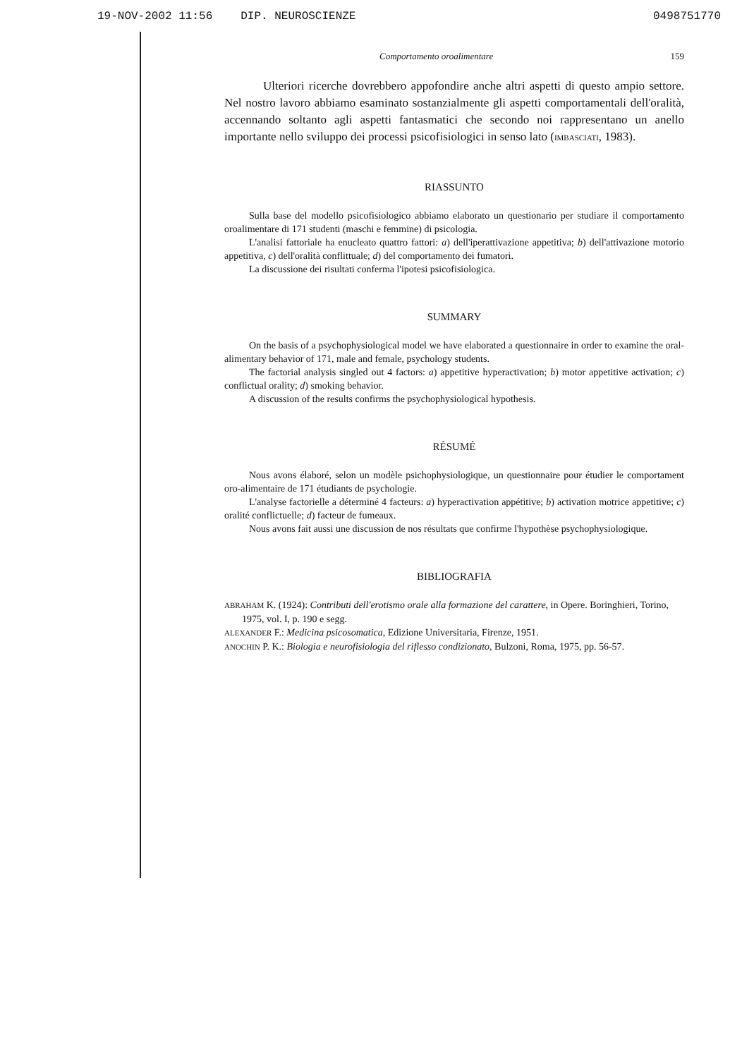19-NOV-2002 11:56 DIP. NEUROSCIENZE 0498751770
Comportamento oroalimentare 159
Ulteriori ricerche dovrebbero appofondire anche altri aspetti di questo ampio settore. Nel nostro lavoro abbiamo esaminato sostanzialmente gli aspetti comportamentali dell'oralità, accennando soltanto agli aspetti fantasmatici che secondo noi rappresentano un anello importante nello sviluppo dei processi psicofisiologici in senso lato (IMBASCIATI, 1983).
RIASSUNTO
Sulla base del modello psicofisiologico abbiamo elaborato un questionario per studiare il comportamento oroalimentare di 171 studenti (maschi e femmine) di psicologia.
L'analisi fattoriale ha enucleato quattro fattori: a) dell'iperattivazione appetitiva; b) dell'attivazione motorio appetitiva, c) dell'oralità conflittuale; d) del comportamento dei fumatori.
La discussione dei risultati conferma l'ipotesi psicofisiologica.
SUMMARY
On the basis of a psychophysiological model we have elaborated a questionnaire in order to examine the oral-alimentary behavior of 171, male and female, psychology students.
The factorial analysis singled out 4 factors: a) appetitive hyperactivation; b) motor appetitive activation; c) conflictual orality; d) smoking behavior.
A discussion of the results confirms the psychophysiological hypothesis.
RÉSUMÉ
Nous avons élaboré, selon un modèle psichophysiologique, un questionnaire pour étudier le comportament oro-alimentaire de 171 étudiants de psychologie.
L'analyse factorielle a déterminé 4 facteurs: a) hyperactivation appétitive; b) activation motrice appetitive; c) oralité conflictuelle; d) facteur de fumeaux.
Nous avons fait aussi une discussion de nos résultats que confirme l'hypothèse psychophysiologique.
BIBLIOGRAFIA
ABRAHAM K. (1924): Contributi dell'erotismo orale alla formazione del carattere, in Opere. Boringhieri, Torino, 1975, vol. I, p. 190 e segg.
ALEXANDER F.: Medicina psicosomatica, Edizione Universitaria, Firenze, 1951.
ANOCHIN P. K.: Biologia e neurofisiologia del riflesso condizionato, Bulzoni, Roma, 1975, pp. 56-57.